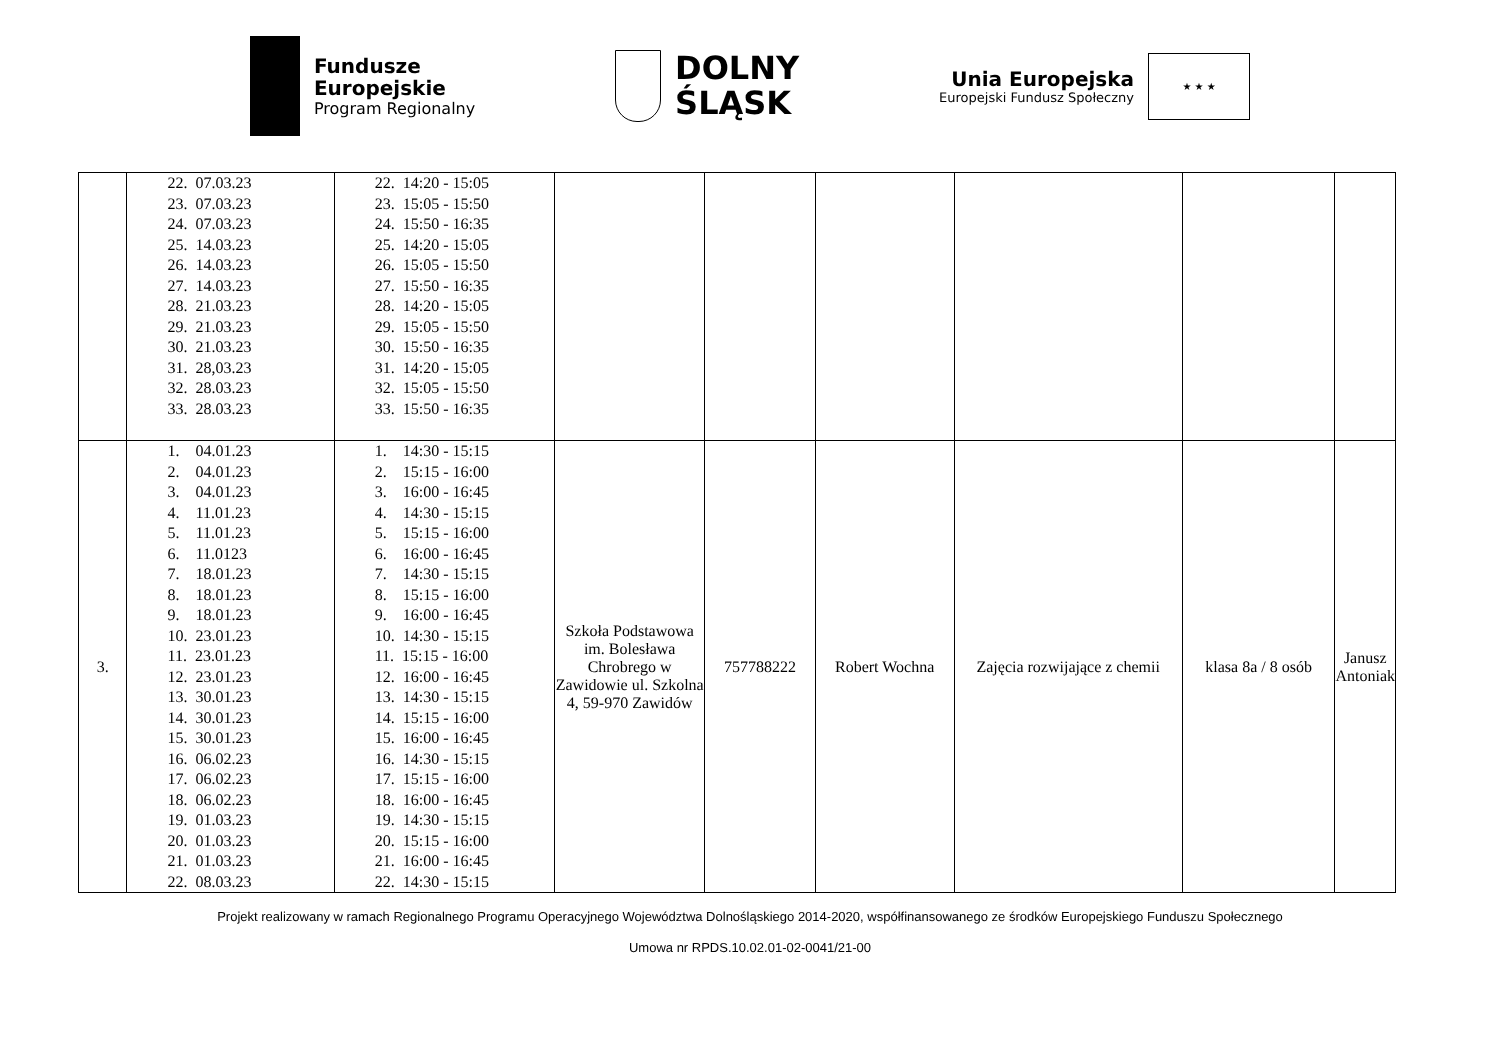Fundusze
Europejskie
Program Regionalny
DOLNY
ŚLĄSK
Unia Europejska
Europejski Fundusz Społeczny
★ ★ ★
| | 22. 07.03.23 23. 07.03.23 24. 07.03.23 25. 14.03.23 26. 14.03.23 27. 14.03.23 28. 21.03.23 29. 21.03.23 30. 21.03.23 31. 28,03.23 32. 28.03.23 33. 28.03.23 | 22. 14:20 - 15:05 23. 15:05 - 15:50 24. 15:50 - 16:35 25. 14:20 - 15:05 26. 15:05 - 15:50 27. 15:50 - 16:35 28. 14:20 - 15:05 29. 15:05 - 15:50 30. 15:50 - 16:35 31. 14:20 - 15:05 32. 15:05 - 15:50 33. 15:50 - 16:35 | | | | | | |
| 3. | 1. 04.01.23 2. 04.01.23 3. 04.01.23 4. 11.01.23 5. 11.01.23 6. 11.0123 7. 18.01.23 8. 18.01.23 9. 18.01.23 10. 23.01.23 11. 23.01.23 12. 23.01.23 13. 30.01.23 14. 30.01.23 15. 30.01.23 16. 06.02.23 17. 06.02.23 18. 06.02.23 19. 01.03.23 20. 01.03.23 21. 01.03.23 22. 08.03.23 | 1. 14:30 - 15:15 2. 15:15 - 16:00 3. 16:00 - 16:45 4. 14:30 - 15:15 5. 15:15 - 16:00 6. 16:00 - 16:45 7. 14:30 - 15:15 8. 15:15 - 16:00 9. 16:00 - 16:45 10. 14:30 - 15:15 11. 15:15 - 16:00 12. 16:00 - 16:45 13. 14:30 - 15:15 14. 15:15 - 16:00 15. 16:00 - 16:45 16. 14:30 - 15:15 17. 15:15 - 16:00 18. 16:00 - 16:45 19. 14:30 - 15:15 20. 15:15 - 16:00 21. 16:00 - 16:45 22. 14:30 - 15:15 | Szkoła Podstawowa im. Bolesława Chrobrego w Zawidowie ul. Szkolna 4, 59-970 Zawidów | 757788222 | Robert Wochna | Zajęcia rozwijające z chemii | klasa 8a / 8 osób | Janusz Antoniak |
Projekt realizowany w ramach Regionalnego Programu Operacyjnego Województwa Dolnośląskiego 2014-2020, współfinansowanego ze środków Europejskiego Funduszu Społecznego
Umowa nr RPDS.10.02.01-02-0041/21-00